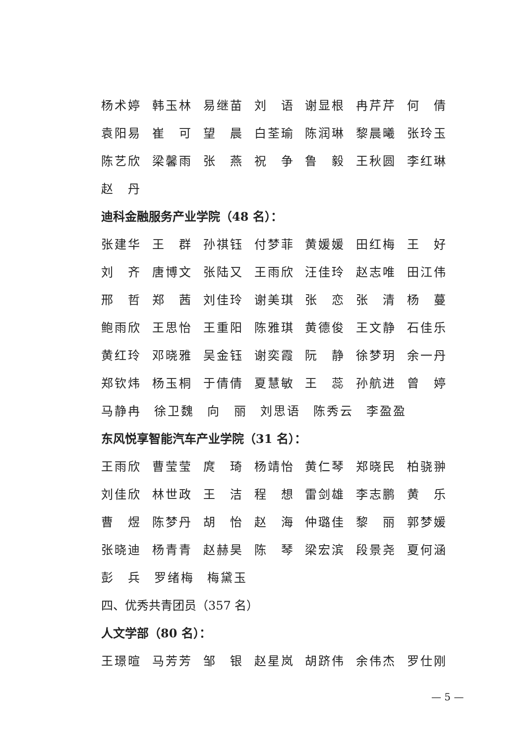杨术婷 韩玉林 易继苗 刘　语 谢显根 冉芹芹 何　倩
袁阳易 崔　可 望　晨 白荃瑜 陈润琳 黎晨曦 张玲玉
陈艺欣 梁馨雨 张　燕 祝　争 鲁　毅 王秋圆 李红琳
赵　丹
迪科金融服务产业学院（48 名）：
张建华 王　群 孙祺钰 付梦菲 黄媛媛 田红梅 王　好
刘　齐 唐博文 张陆又 王雨欣 汪佳玲 赵志唯 田江伟
邢　哲 郑　茜 刘佳玲 谢美琪 张　恋 张　清 杨　蔓
鲍雨欣 王思怡 王重阳 陈雅琪 黄德俊 王文静 石佳乐
黄红玲 邓晓雅 吴金钰 谢奕霞 阮　静 徐梦玥 余一丹
郑钦炜 杨玉桐 于倩倩 夏慧敏 王　蕊 孙航进 曾　婷
马静冉 徐卫魏 向　丽 刘思语 陈秀云 李盈盈
东风悦享智能汽车产业学院（31 名）：
王雨欣 曹莹莹 庹　琦 杨靖怡 黄仁琴 郑晓民 柏骁翀
刘佳欣 林世政 王　洁 程　想 雷剑雄 李志鹏 黄　乐
曹　煜 陈梦丹 胡　怡 赵　海 仲璐佳 黎　丽 郭梦媛
张晓迪 杨青青 赵赫昊 陈　琴 梁宏滨 段景尧 夏何涵
彭　兵 罗绪梅 梅黛玉
四、优秀共青团员（357 名）
人文学部（80 名）：
王璟暄 马芳芳 邹　银 赵星岚 胡跻伟 余伟杰 罗仕刚
— 5 —